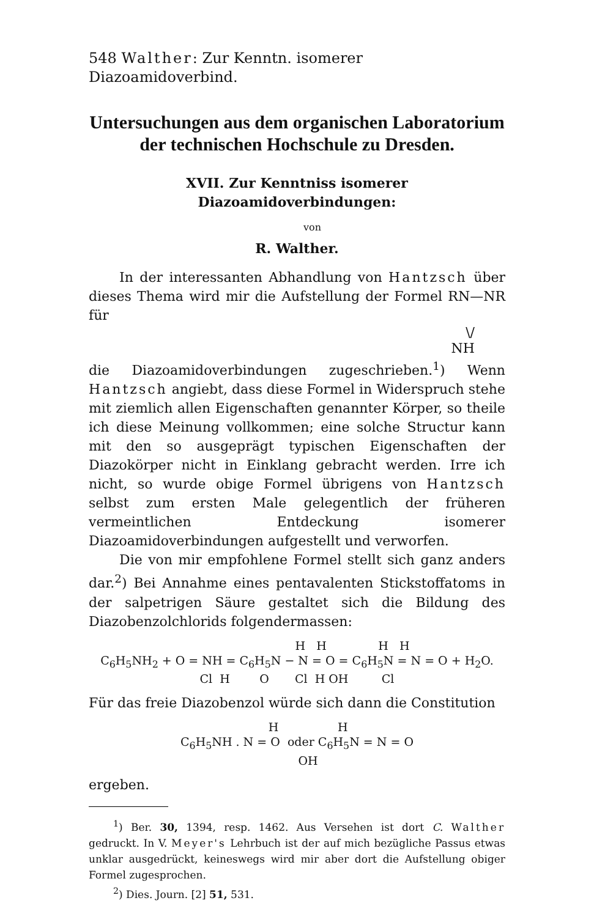548 Walther: Zur Kenntn. isomerer Diazoamidoverbind.
Untersuchungen aus dem organischen Laboratorium
der technischen Hochschule zu Dresden.
XVII. Zur Kenntniss isomerer Diazoamidoverbindungen:
von
R. Walther.
In der interessanten Abhandlung von Hantzsch über dieses Thema wird mir die Aufstellung der Formel RN—NR für
\/
NH
die Diazoamidoverbindungen zugeschrieben.<sup>1</sup>) Wenn Hantzsch angiebt, dass diese Formel in Widerspruch stehe mit ziemlich allen Eigenschaften genannter Körper, so theile ich diese Meinung vollkommen; eine solche Structur kann mit den so ausgeprägt typischen Eigenschaften der Diazokörper nicht in Einklang gebracht werden. Irre ich nicht, so wurde obige Formel übrigens von Hantzsch selbst zum ersten Male gelegentlich der früheren vermeintlichen Entdeckung isomerer Diazoamidoverbindungen aufgestellt und verworfen.
Die von mir empfohlene Formel stellt sich ganz anders dar.<sup>2</sup>) Bei Annahme eines pentavalenten Stickstoffatoms in der salpetrigen Säure gestaltet sich die Bildung des Diazobenzolchlorids folgendermassen:
H H H H C<sub>6</sub>H<sub>5</sub>NH<sub>2</sub> + O = NH = C<sub>6</sub>H<sub>5</sub>N − N = O = C<sub>6</sub>H<sub>5</sub>N = N = O + H<sub>2</sub>O. Cl H O Cl H OH Cl
Für das freie Diazobenzol würde sich dann die Constitution
H H C<sub>6</sub>H<sub>5</sub>NH . N = O oder C<sub>6</sub>H<sub>5</sub>N = N = O OH
ergeben.
<sup>1</sup>) Ber. 30, 1394, resp. 1462. Aus Versehen ist dort C. Walther gedruckt. In V. Meyer's Lehrbuch ist der auf mich bezügliche Passus etwas unklar ausgedrückt, keineswegs wird mir aber dort die Aufstellung obiger Formel zugesprochen.
<sup>2</sup>) Dies. Journ. [2] 51, 531.